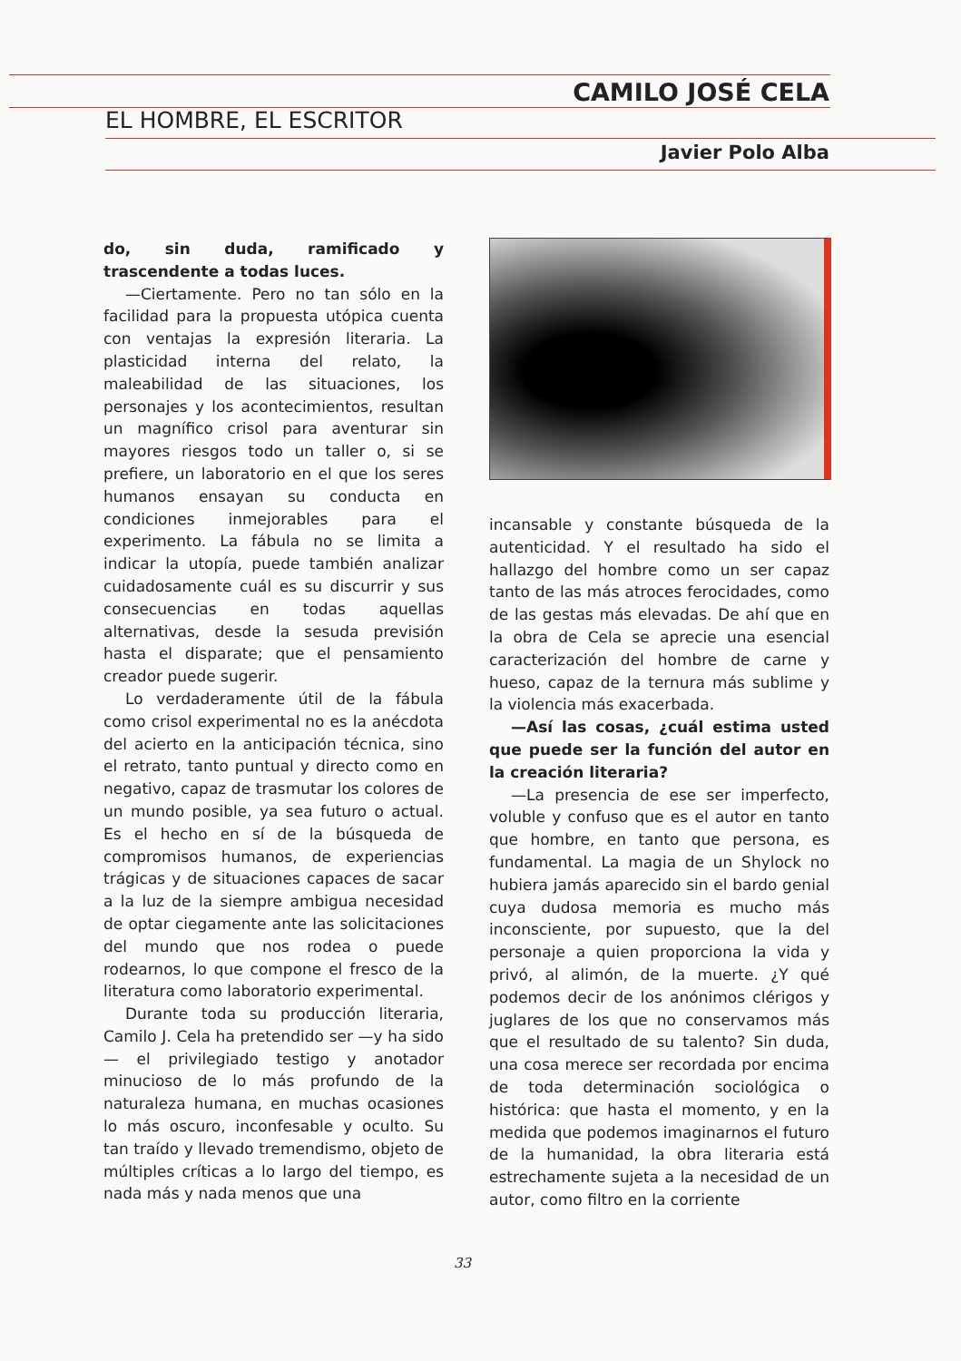CAMILO JOSÉ CELA
EL HOMBRE, EL ESCRITOR
Javier Polo Alba
do, sin duda, ramificado y trascendente a todas luces.
—Ciertamente. Pero no tan sólo en la facilidad para la propuesta utópica cuenta con ventajas la expresión literaria. La plasticidad interna del relato, la maleabilidad de las situaciones, los personajes y los acontecimientos, resultan un magnífico crisol para aventurar sin mayores riesgos todo un taller o, si se prefiere, un laboratorio en el que los seres humanos ensayan su conducta en condiciones inmejorables para el experimento. La fábula no se limita a indicar la utopía, puede también analizar cuidadosamente cuál es su discurrir y sus consecuencias en todas aquellas alternativas, desde la sesuda previsión hasta el disparate; que el pensamiento creador puede sugerir.
Lo verdaderamente útil de la fábula como crisol experimental no es la anécdota del acierto en la anticipación técnica, sino el retrato, tanto puntual y directo como en negativo, capaz de trasmutar los colores de un mundo posible, ya sea futuro o actual. Es el hecho en sí de la búsqueda de compromisos humanos, de experiencias trágicas y de situaciones capaces de sacar a la luz de la siempre ambigua necesidad de optar ciegamente ante las solicitaciones del mundo que nos rodea o puede rodearnos, lo que compone el fresco de la literatura como laboratorio experimental.
Durante toda su producción literaria, Camilo J. Cela ha pretendido ser —y ha sido— el privilegiado testigo y anotador minucioso de lo más profundo de la naturaleza humana, en muchas ocasiones lo más oscuro, inconfesable y oculto. Su tan traído y llevado tremendismo, objeto de múltiples críticas a lo largo del tiempo, es nada más y nada menos que una
incansable y constante búsqueda de la autenticidad. Y el resultado ha sido el hallazgo del hombre como un ser capaz tanto de las más atroces ferocidades, como de las gestas más elevadas. De ahí que en la obra de Cela se aprecie una esencial caracterización del hombre de carne y hueso, capaz de la ternura más sublime y la violencia más exacerbada.
—Así las cosas, ¿cuál estima usted que puede ser la función del autor en la creación literaria?
—La presencia de ese ser imperfecto, voluble y confuso que es el autor en tanto que hombre, en tanto que persona, es fundamental. La magia de un Shylock no hubiera jamás aparecido sin el bardo genial cuya dudosa memoria es mucho más inconsciente, por supuesto, que la del personaje a quien proporciona la vida y privó, al alimón, de la muerte. ¿Y qué podemos decir de los anónimos clérigos y juglares de los que no conservamos más que el resultado de su talento? Sin duda, una cosa merece ser recordada por encima de toda determinación sociológica o histórica: que hasta el momento, y en la medida que podemos imaginarnos el futuro de la humanidad, la obra literaria está estrechamente sujeta a la necesidad de un autor, como filtro en la corriente
33